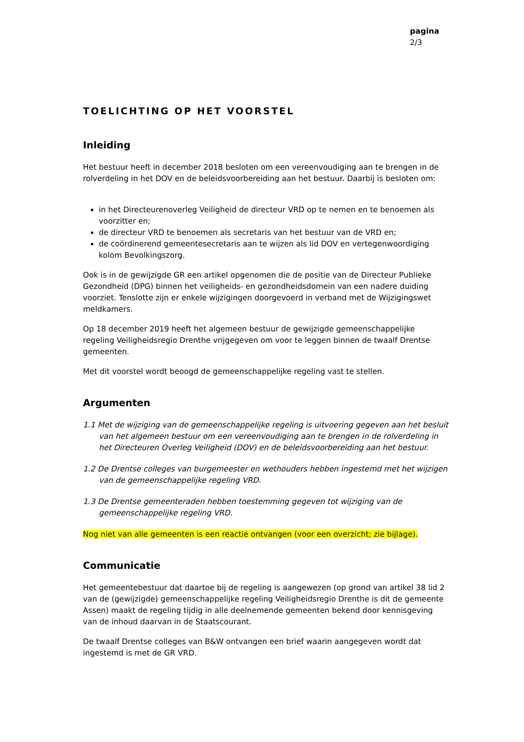pagina
2/3
TOELICHTING OP HET VOORSTEL
Inleiding
Het bestuur heeft in december 2018 besloten om een vereenvoudiging aan te brengen in de rolverdeling in het DOV en de beleidsvoorbereiding aan het bestuur. Daarbij is besloten om:
in het Directeurenoverleg Veiligheid de directeur VRD op te nemen en te benoemen als voorzitter en;
de directeur VRD te benoemen als secretaris van het bestuur van de VRD en;
de coördinerend gemeentesecretaris aan te wijzen als lid DOV en vertegenwoordiging kolom Bevolkingszorg.
Ook is in de gewijzigde GR een artikel opgenomen die de positie van de Directeur Publieke Gezondheid (DPG) binnen het veiligheids- en gezondheidsdomein van een nadere duiding voorziet. Tenslotte zijn er enkele wijzigingen doorgevoerd in verband met de Wijzigingswet meldkamers.
Op 18 december 2019 heeft het algemeen bestuur de gewijzigde gemeenschappelijke regeling Veiligheidsregio Drenthe vrijgegeven om voor te leggen binnen de twaalf Drentse gemeenten.
Met dit voorstel wordt beoogd de gemeenschappelijke regeling vast te stellen.
Argumenten
1.1 Met de wijziging van de gemeenschappelijke regeling is uitvoering gegeven aan het besluit van het algemeen bestuur om een vereenvoudiging aan te brengen in de rolverdeling in het Directeuren Overleg Veiligheid (DOV) en de beleidsvoorbereiding aan het bestuur.
1.2 De Drentse colleges van burgemeester en wethouders hebben ingestemd met het wijzigen van de gemeenschappelijke regeling VRD.
1.3 De Drentse gemeenteraden hebben toestemming gegeven tot wijziging van de gemeenschappelijke regeling VRD.
Nog niet van alle gemeenten is een reactie ontvangen (voor een overzicht; zie bijlage).
Communicatie
Het gemeentebestuur dat daartoe bij de regeling is aangewezen (op grond van artikel 38 lid 2 van de (gewijzigde) gemeenschappelijke regeling Veiligheidsregio Drenthe is dit de gemeente Assen) maakt de regeling tijdig in alle deelnemende gemeenten bekend door kennisgeving van de inhoud daarvan in de Staatscourant.
De twaalf Drentse colleges van B&W ontvangen een brief waarin aangegeven wordt dat ingestemd is met de GR VRD.